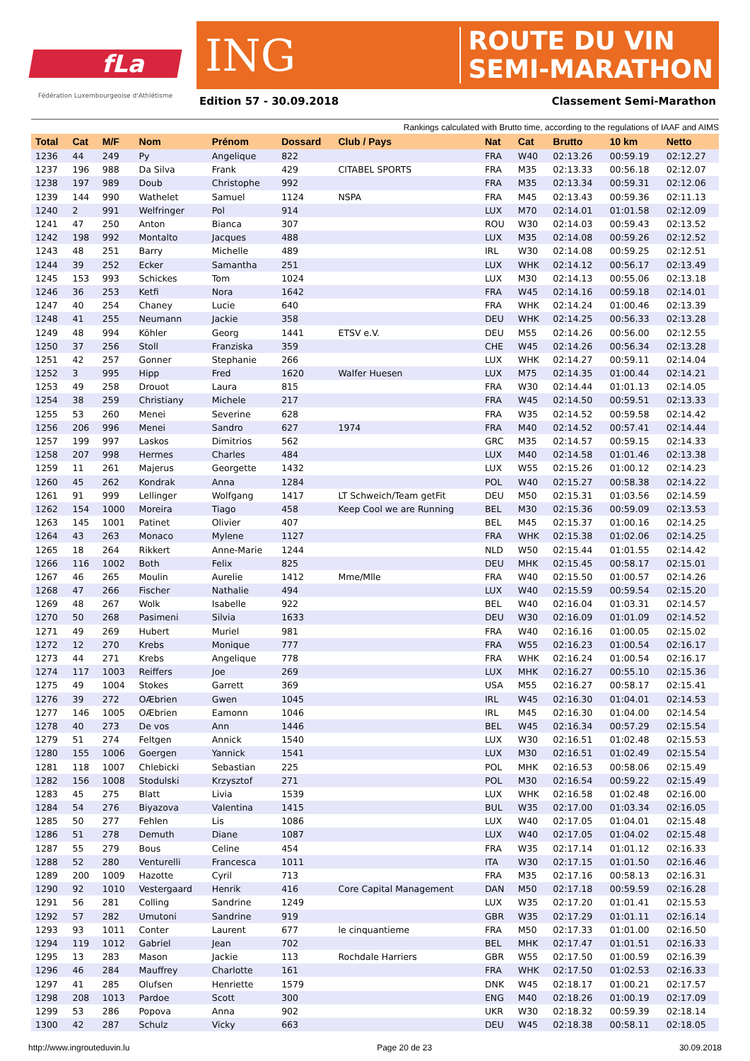fLa
Fédération Luxembourgeoise d'Athlétisme
ING
ROUTE DU VIN
SEMI-MARATHON
Edition 57 - 30.09.2018 Classement Semi-Marathon
Rankings calculated with Brutto time, according to the regulations of IAAF and AIMS
| Total | Cat | M/F | Nom | Prénom | Dossard | Club / Pays | Nat | Cat | Brutto | 10 km | Netto |
| --- | --- | --- | --- | --- | --- | --- | --- | --- | --- | --- | --- |
| 1236 | 44 | 249 | Py | Angelique | 822 | | FRA | W40 | 02:13.26 | 00:59.19 | 02:12.27 |
| 1237 | 196 | 988 | Da Silva | Frank | 429 | CITABEL SPORTS | FRA | M35 | 02:13.33 | 00:56.18 | 02:12.07 |
| 1238 | 197 | 989 | Doub | Christophe | 992 | | FRA | M35 | 02:13.34 | 00:59.31 | 02:12.06 |
| 1239 | 144 | 990 | Wathelet | Samuel | 1124 | NSPA | FRA | M45 | 02:13.43 | 00:59.36 | 02:11.13 |
| 1240 | 2 | 991 | Welfringer | Pol | 914 | | LUX | M70 | 02:14.01 | 01:01.58 | 02:12.09 |
| 1241 | 47 | 250 | Anton | Bianca | 307 | | ROU | W30 | 02:14.03 | 00:59.43 | 02:13.52 |
| 1242 | 198 | 992 | Montalto | Jacques | 488 | | LUX | M35 | 02:14.08 | 00:59.26 | 02:12.52 |
| 1243 | 48 | 251 | Barry | Michelle | 489 | | IRL | W30 | 02:14.08 | 00:59.25 | 02:12.51 |
| 1244 | 39 | 252 | Ecker | Samantha | 251 | | LUX | WHK | 02:14.12 | 00:56.17 | 02:13.49 |
| 1245 | 153 | 993 | Schickes | Tom | 1024 | | LUX | M30 | 02:14.13 | 00:55.06 | 02:13.18 |
| 1246 | 36 | 253 | Ketfi | Nora | 1642 | | FRA | W45 | 02:14.16 | 00:59.18 | 02:14.01 |
| 1247 | 40 | 254 | Chaney | Lucie | 640 | | FRA | WHK | 02:14.24 | 01:00.46 | 02:13.39 |
| 1248 | 41 | 255 | Neumann | Jackie | 358 | | DEU | WHK | 02:14.25 | 00:56.33 | 02:13.28 |
| 1249 | 48 | 994 | Köhler | Georg | 1441 | ETSV e.V. | DEU | M55 | 02:14.26 | 00:56.00 | 02:12.55 |
| 1250 | 37 | 256 | Stoll | Franziska | 359 | | CHE | W45 | 02:14.26 | 00:56.34 | 02:13.28 |
| 1251 | 42 | 257 | Gonner | Stephanie | 266 | | LUX | WHK | 02:14.27 | 00:59.11 | 02:14.04 |
| 1252 | 3 | 995 | Hipp | Fred | 1620 | Walfer Huesen | LUX | M75 | 02:14.35 | 01:00.44 | 02:14.21 |
| 1253 | 49 | 258 | Drouot | Laura | 815 | | FRA | W30 | 02:14.44 | 01:01.13 | 02:14.05 |
| 1254 | 38 | 259 | Christiany | Michele | 217 | | FRA | W45 | 02:14.50 | 00:59.51 | 02:13.33 |
| 1255 | 53 | 260 | Menei | Severine | 628 | | FRA | W35 | 02:14.52 | 00:59.58 | 02:14.42 |
| 1256 | 206 | 996 | Menei | Sandro | 627 | 1974 | FRA | M40 | 02:14.52 | 00:57.41 | 02:14.44 |
| 1257 | 199 | 997 | Laskos | Dimitrios | 562 | | GRC | M35 | 02:14.57 | 00:59.15 | 02:14.33 |
| 1258 | 207 | 998 | Hermes | Charles | 484 | | LUX | M40 | 02:14.58 | 01:01.46 | 02:13.38 |
| 1259 | 11 | 261 | Majerus | Georgette | 1432 | | LUX | W55 | 02:15.26 | 01:00.12 | 02:14.23 |
| 1260 | 45 | 262 | Kondrak | Anna | 1284 | | POL | W40 | 02:15.27 | 00:58.38 | 02:14.22 |
| 1261 | 91 | 999 | Lellinger | Wolfgang | 1417 | LT Schweich/Team getFit | DEU | M50 | 02:15.31 | 01:03.56 | 02:14.59 |
| 1262 | 154 | 1000 | Moreira | Tiago | 458 | Keep Cool we are Running | BEL | M30 | 02:15.36 | 00:59.09 | 02:13.53 |
| 1263 | 145 | 1001 | Patinet | Olivier | 407 | | BEL | M45 | 02:15.37 | 01:00.16 | 02:14.25 |
| 1264 | 43 | 263 | Monaco | Mylene | 1127 | | FRA | WHK | 02:15.38 | 01:02.06 | 02:14.25 |
| 1265 | 18 | 264 | Rikkert | Anne-Marie | 1244 | | NLD | W50 | 02:15.44 | 01:01.55 | 02:14.42 |
| 1266 | 116 | 1002 | Both | Felix | 825 | | DEU | MHK | 02:15.45 | 00:58.17 | 02:15.01 |
| 1267 | 46 | 265 | Moulin | Aurelie | 1412 | Mme/Mlle | FRA | W40 | 02:15.50 | 01:00.57 | 02:14.26 |
| 1268 | 47 | 266 | Fischer | Nathalie | 494 | | LUX | W40 | 02:15.59 | 00:59.54 | 02:15.20 |
| 1269 | 48 | 267 | Wolk | Isabelle | 922 | | BEL | W40 | 02:16.04 | 01:03.31 | 02:14.57 |
| 1270 | 50 | 268 | Pasimeni | Silvia | 1633 | | DEU | W30 | 02:16.09 | 01:01.09 | 02:14.52 |
| 1271 | 49 | 269 | Hubert | Muriel | 981 | | FRA | W40 | 02:16.16 | 01:00.05 | 02:15.02 |
| 1272 | 12 | 270 | Krebs | Monique | 777 | | FRA | W55 | 02:16.23 | 01:00.54 | 02:16.17 |
| 1273 | 44 | 271 | Krebs | Angelique | 778 | | FRA | WHK | 02:16.24 | 01:00.54 | 02:16.17 |
| 1274 | 117 | 1003 | Reiffers | Joe | 269 | | LUX | MHK | 02:16.27 | 00:55.10 | 02:15.36 |
| 1275 | 49 | 1004 | Stokes | Garrett | 369 | | USA | M55 | 02:16.27 | 00:58.17 | 02:15.41 |
| 1276 | 39 | 272 | OÆbrien | Gwen | 1045 | | IRL | W45 | 02:16.30 | 01:04.01 | 02:14.53 |
| 1277 | 146 | 1005 | OÆbrien | Eamonn | 1046 | | IRL | M45 | 02:16.30 | 01:04.00 | 02:14.54 |
| 1278 | 40 | 273 | De vos | Ann | 1446 | | BEL | W45 | 02:16.34 | 00:57.29 | 02:15.54 |
| 1279 | 51 | 274 | Feltgen | Annick | 1540 | | LUX | W30 | 02:16.51 | 01:02.48 | 02:15.53 |
| 1280 | 155 | 1006 | Goergen | Yannick | 1541 | | LUX | M30 | 02:16.51 | 01:02.49 | 02:15.54 |
| 1281 | 118 | 1007 | Chlebicki | Sebastian | 225 | | POL | MHK | 02:16.53 | 00:58.06 | 02:15.49 |
| 1282 | 156 | 1008 | Stodulski | Krzysztof | 271 | | POL | M30 | 02:16.54 | 00:59.22 | 02:15.49 |
| 1283 | 45 | 275 | Blatt | Livia | 1539 | | LUX | WHK | 02:16.58 | 01:02.48 | 02:16.00 |
| 1284 | 54 | 276 | Biyazova | Valentina | 1415 | | BUL | W35 | 02:17.00 | 01:03.34 | 02:16.05 |
| 1285 | 50 | 277 | Fehlen | Lis | 1086 | | LUX | W40 | 02:17.05 | 01:04.01 | 02:15.48 |
| 1286 | 51 | 278 | Demuth | Diane | 1087 | | LUX | W40 | 02:17.05 | 01:04.02 | 02:15.48 |
| 1287 | 55 | 279 | Bous | Celine | 454 | | FRA | W35 | 02:17.14 | 01:01.12 | 02:16.33 |
| 1288 | 52 | 280 | Venturelli | Francesca | 1011 | | ITA | W30 | 02:17.15 | 01:01.50 | 02:16.46 |
| 1289 | 200 | 1009 | Hazotte | Cyril | 713 | | FRA | M35 | 02:17.16 | 00:58.13 | 02:16.31 |
| 1290 | 92 | 1010 | Vestergaard | Henrik | 416 | Core Capital Management | DAN | M50 | 02:17.18 | 00:59.59 | 02:16.28 |
| 1291 | 56 | 281 | Colling | Sandrine | 1249 | | LUX | W35 | 02:17.20 | 01:01.41 | 02:15.53 |
| 1292 | 57 | 282 | Umutoni | Sandrine | 919 | | GBR | W35 | 02:17.29 | 01:01.11 | 02:16.14 |
| 1293 | 93 | 1011 | Conter | Laurent | 677 | le cinquantieme | FRA | M50 | 02:17.33 | 01:01.00 | 02:16.50 |
| 1294 | 119 | 1012 | Gabriel | Jean | 702 | | BEL | MHK | 02:17.47 | 01:01.51 | 02:16.33 |
| 1295 | 13 | 283 | Mason | Jackie | 113 | Rochdale Harriers | GBR | W55 | 02:17.50 | 01:00.59 | 02:16.39 |
| 1296 | 46 | 284 | Mauffrey | Charlotte | 161 | | FRA | WHK | 02:17.50 | 01:02.53 | 02:16.33 |
| 1297 | 41 | 285 | Olufsen | Henriette | 1579 | | DNK | W45 | 02:18.17 | 01:00.21 | 02:17.57 |
| 1298 | 208 | 1013 | Pardoe | Scott | 300 | | ENG | M40 | 02:18.26 | 01:00.19 | 02:17.09 |
| 1299 | 53 | 286 | Popova | Anna | 902 | | UKR | W30 | 02:18.32 | 00:59.39 | 02:18.14 |
| 1300 | 42 | 287 | Schulz | Vicky | 663 | | DEU | W45 | 02:18.38 | 00:58.11 | 02:18.05 |
http://www.ingrouteduvin.lu Page 20 de 23 30.09.2018